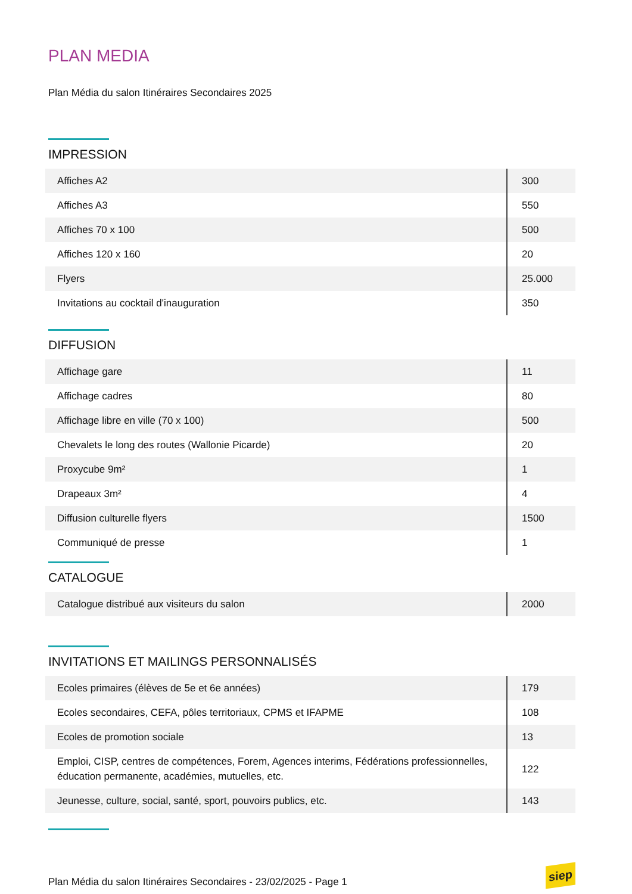PLAN MEDIA
Plan Média du salon Itinéraires Secondaires 2025
IMPRESSION
| Affiches A2 | 300 |
| Affiches A3 | 550 |
| Affiches 70 x 100 | 500 |
| Affiches 120 x 160 | 20 |
| Flyers | 25.000 |
| Invitations au cocktail d'inauguration | 350 |
DIFFUSION
| Affichage gare | 11 |
| Affichage cadres | 80 |
| Affichage libre en ville (70 x 100) | 500 |
| Chevalets le long des routes (Wallonie Picarde) | 20 |
| Proxycube 9m² | 1 |
| Drapeaux 3m² | 4 |
| Diffusion culturelle flyers | 1500 |
| Communiqué de presse | 1 |
CATALOGUE
| Catalogue distribué aux visiteurs du salon | 2000 |
INVITATIONS ET MAILINGS PERSONNALISÉS
| Ecoles primaires (élèves de 5e et 6e années) | 179 |
| Ecoles secondaires, CEFA, pôles territoriaux, CPMS et IFAPME | 108 |
| Ecoles de promotion sociale | 13 |
| Emploi, CISP, centres de compétences, Forem, Agences interims, Fédérations professionnelles, éducation permanente, académies, mutuelles, etc. | 122 |
| Jeunesse, culture, social, santé, sport, pouvoirs publics, etc. | 143 |
Plan Média du salon Itinéraires Secondaires - 23/02/2025 - Page 1
siep